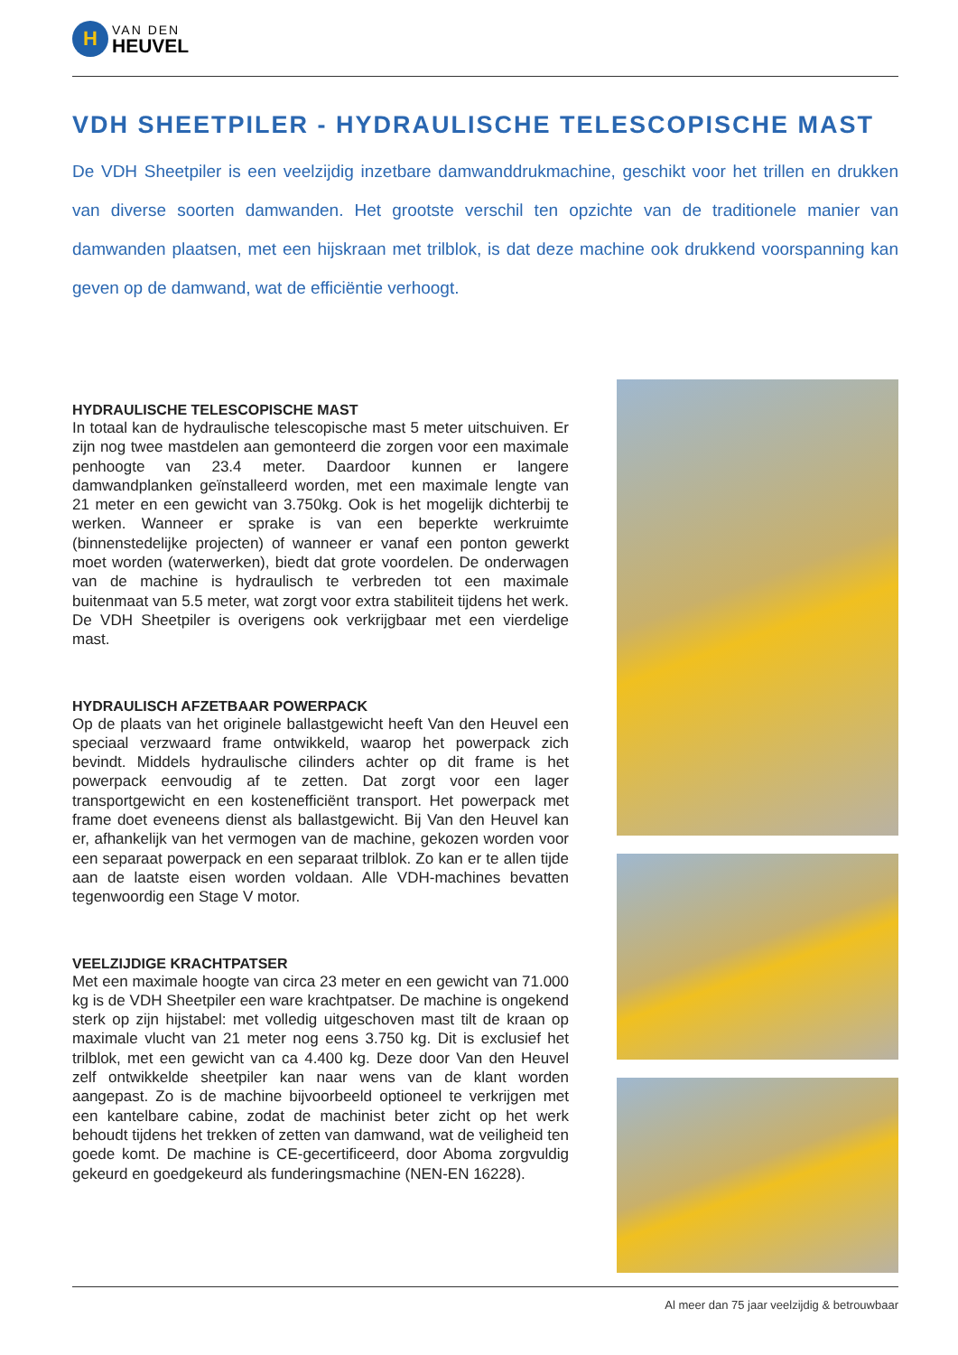H
VAN DEN
HEUVEL
VDH SHEETPILER - HYDRAULISCHE TELESCOPISCHE MAST
De VDH Sheetpiler is een veelzijdig inzetbare damwanddrukmachine, geschikt voor het trillen en drukken van diverse soorten damwanden. Het grootste verschil ten opzichte van de traditionele manier van damwanden plaatsen, met een hijskraan met trilblok, is dat deze machine ook drukkend voorspanning kan geven op de damwand, wat de efficiëntie verhoogt.
HYDRAULISCHE TELESCOPISCHE MAST
In totaal kan de hydraulische telescopische mast 5 meter uitschuiven. Er zijn nog twee mastdelen aan gemonteerd die zorgen voor een maximale penhoogte van 23.4 meter. Daardoor kunnen er langere damwandplanken geïnstalleerd worden, met een maximale lengte van 21 meter en een gewicht van 3.750kg. Ook is het mogelijk dichterbij te werken. Wanneer er sprake is van een beperkte werkruimte (binnenstedelijke projecten) of wanneer er vanaf een ponton gewerkt moet worden (waterwerken), biedt dat grote voordelen. De onderwagen van de machine is hydraulisch te verbreden tot een maximale buitenmaat van 5.5 meter, wat zorgt voor extra stabiliteit tijdens het werk. De VDH Sheetpiler is overigens ook verkrijgbaar met een vierdelige mast.
HYDRAULISCH AFZETBAAR POWERPACK
Op de plaats van het originele ballastgewicht heeft Van den Heuvel een speciaal verzwaard frame ontwikkeld, waarop het powerpack zich bevindt. Middels hydraulische cilinders achter op dit frame is het powerpack eenvoudig af te zetten. Dat zorgt voor een lager transportgewicht en een kostenefficiënt transport. Het powerpack met frame doet eveneens dienst als ballastgewicht. Bij Van den Heuvel kan er, afhankelijk van het vermogen van de machine, gekozen worden voor een separaat powerpack en een separaat trilblok. Zo kan er te allen tijde aan de laatste eisen worden voldaan. Alle VDH-machines bevatten tegenwoordig een Stage V motor.
VEELZIJDIGE KRACHTPATSER
Met een maximale hoogte van circa 23 meter en een gewicht van 71.000 kg is de VDH Sheetpiler een ware krachtpatser. De machine is ongekend sterk op zijn hijstabel: met volledig uitgeschoven mast tilt de kraan op maximale vlucht van 21 meter nog eens 3.750 kg. Dit is exclusief het trilblok, met een gewicht van ca 4.400 kg. Deze door Van den Heuvel zelf ontwikkelde sheetpiler kan naar wens van de klant worden aangepast. Zo is de machine bijvoorbeeld optioneel te verkrijgen met een kantelbare cabine, zodat de machinist beter zicht op het werk behoudt tijdens het trekken of zetten van damwand, wat de veiligheid ten goede komt. De machine is CE-gecertificeerd, door Aboma zorgvuldig gekeurd en goedgekeurd als funderingsmachine (NEN-EN 16228).
Al meer dan 75 jaar veelzijdig & betrouwbaar